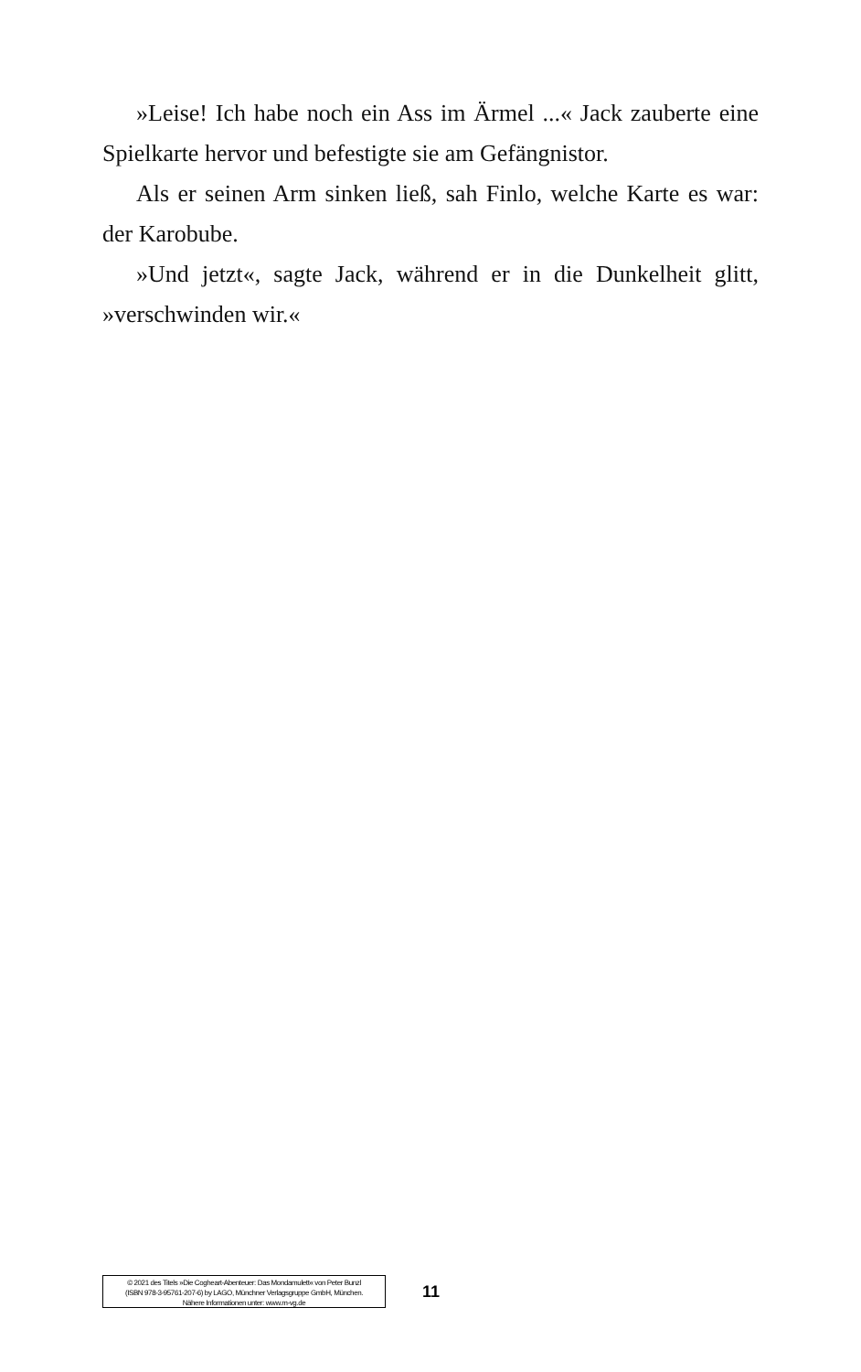»Leise! Ich habe noch ein Ass im Ärmel ...« Jack zauberte eine Spielkarte hervor und befestigte sie am Gefängnistor.
Als er seinen Arm sinken ließ, sah Finlo, welche Karte es war: der Karobube.
»Und jetzt«, sagte Jack, während er in die Dunkelheit glitt, »verschwinden wir.«
© 2021 des Titels »Die Cogheart-Abenteuer: Das Mondamulett« von Peter Bunzl
(ISBN 978-3-95761-207-6) by LAGO, Münchner Verlagsgruppe GmbH, München.
Nähere Informationen unter: www.m-vg.de
11